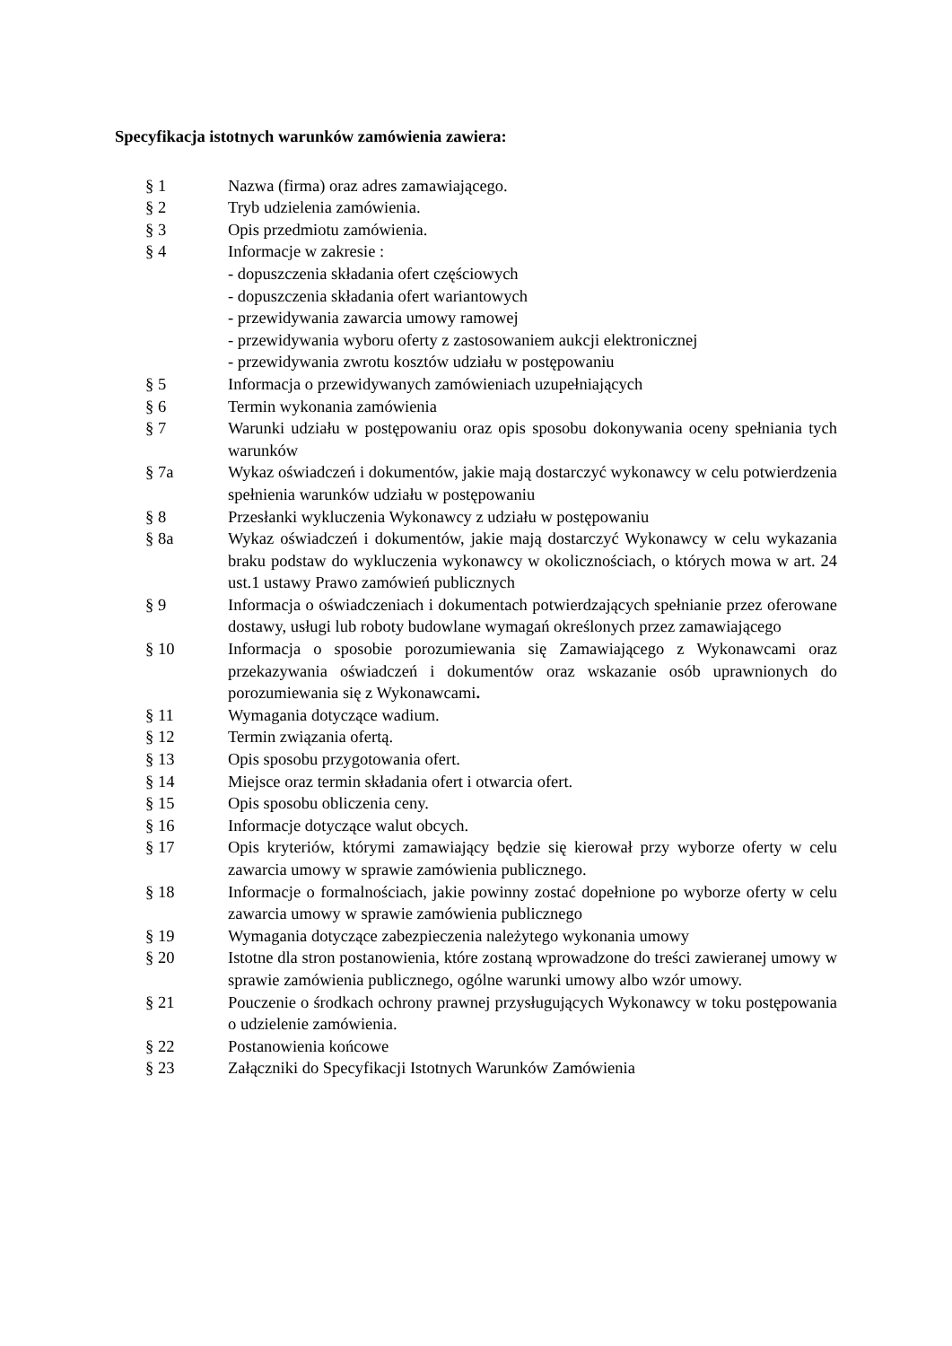Specyfikacja istotnych warunków zamówienia zawiera:
§ 1 Nazwa (firma) oraz adres zamawiającego.
§ 2 Tryb udzielenia zamówienia.
§ 3 Opis przedmiotu zamówienia.
§ 4 Informacje w zakresie :
- dopuszczenia składania ofert częściowych
- dopuszczenia składania ofert wariantowych
- przewidywania zawarcia umowy ramowej
- przewidywania wyboru oferty z zastosowaniem aukcji elektronicznej
- przewidywania zwrotu kosztów udziału w postępowaniu
§ 5 Informacja o przewidywanych zamówieniach uzupełniających
§ 6 Termin wykonania zamówienia
§ 7 Warunki udziału w postępowaniu oraz opis sposobu dokonywania oceny spełniania tych warunków
§ 7a Wykaz oświadczeń i dokumentów, jakie mają dostarczyć wykonawcy w celu potwierdzenia spełnienia warunków udziału w postępowaniu
§ 8 Przesłanki wykluczenia Wykonawcy z udziału w postępowaniu
§ 8a Wykaz oświadczeń i dokumentów, jakie mają dostarczyć Wykonawcy w celu wykazania braku podstaw do wykluczenia wykonawcy w okolicznościach, o których mowa w art. 24 ust.1 ustawy Prawo zamówień publicznych
§ 9 Informacja o oświadczeniach i dokumentach potwierdzających spełnianie przez oferowane dostawy, usługi lub roboty budowlane wymagań określonych przez zamawiającego
§ 10 Informacja o sposobie porozumiewania się Zamawiającego z Wykonawcami oraz przekazywania oświadczeń i dokumentów oraz wskazanie osób uprawnionych do porozumiewania się z Wykonawcami.
§ 11 Wymagania dotyczące wadium.
§ 12 Termin związania ofertą.
§ 13 Opis sposobu przygotowania ofert.
§ 14 Miejsce oraz termin składania ofert i otwarcia ofert.
§ 15 Opis sposobu obliczenia ceny.
§ 16 Informacje dotyczące walut obcych.
§ 17 Opis kryteriów, którymi zamawiający będzie się kierował przy wyborze oferty w celu zawarcia umowy w sprawie zamówienia publicznego.
§ 18 Informacje o formalnościach, jakie powinny zostać dopełnione po wyborze oferty w celu zawarcia umowy w sprawie zamówienia publicznego
§ 19 Wymagania dotyczące zabezpieczenia należytego wykonania umowy
§ 20 Istotne dla stron postanowienia, które zostaną wprowadzone do treści zawieranej umowy w sprawie zamówienia publicznego, ogólne warunki umowy albo wzór umowy.
§ 21 Pouczenie o środkach ochrony prawnej przysługujących Wykonawcy w toku postępowania o udzielenie zamówienia.
§ 22 Postanowienia końcowe
§ 23 Załączniki do Specyfikacji Istotnych Warunków Zamówienia